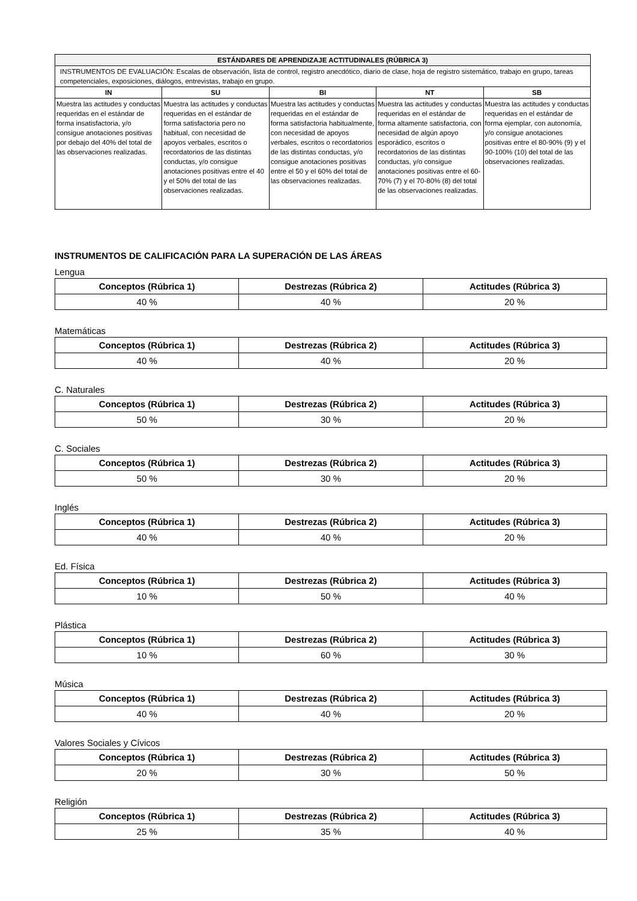| ESTÁNDARES DE APRENDIZAJE ACTITUDINALES (RÚBRICA 3) | | | | |
| --- | --- | --- | --- | --- |
| INSTRUMENTOS DE EVALUACIÓN: Escalas de observación, lista de control, registro anecdótico, diario de clase, hoja de registro sistemático, trabajo en grupo, tareas competenciales, exposiciones, diálogos, entrevistas, trabajo en grupo. | | | | |
| IN | SU | BI | NT | SB |
| Muestra las actitudes y conductas requeridas en el estándar de forma insatisfactoria, y/o consigue anotaciones positivas por debajo del 40% del total de las observaciones realizadas. | Muestra las actitudes y conductas requeridas en el estándar de forma satisfactoria pero no habitual, con necesidad de apoyos verbales, escritos o recordatorios de las distintas conductas, y/o consigue anotaciones positivas entre el 40 y el 50% del total de las observaciones realizadas. | Muestra las actitudes y conductas requeridas en el estándar de forma satisfactoria habitualmente, con necesidad de apoyos verbales, escritos o recordatorios de las distintas conductas, y/o consigue anotaciones positivas entre el 50 y el 60% del total de las observaciones realizadas. | Muestra las actitudes y conductas requeridas en el estándar de forma altamente satisfactoria, con necesidad de algún apoyo esporádico, escritos o recordatorios de las distintas conductas, y/o consigue anotaciones positivas entre el 60-70% (7) y el 70-80% (8) del total de las observaciones realizadas. | Muestra las actitudes y conductas requeridas en el estándar de forma ejemplar, con autonomía, y/o consigue anotaciones positivas entre el 80-90% (9) y el 90-100% (10) del total de las observaciones realizadas. |
INSTRUMENTOS DE CALIFICACIÓN PARA LA SUPERACIÓN DE LAS ÁREAS
Lengua
| Conceptos (Rúbrica 1) | Destrezas (Rúbrica 2) | Actitudes (Rúbrica 3) |
| --- | --- | --- |
| 40 % | 40 % | 20 % |
Matemáticas
| Conceptos (Rúbrica 1) | Destrezas (Rúbrica 2) | Actitudes (Rúbrica 3) |
| --- | --- | --- |
| 40 % | 40 % | 20 % |
C. Naturales
| Conceptos (Rúbrica 1) | Destrezas (Rúbrica 2) | Actitudes (Rúbrica 3) |
| --- | --- | --- |
| 50 % | 30 % | 20 % |
C. Sociales
| Conceptos (Rúbrica 1) | Destrezas (Rúbrica 2) | Actitudes (Rúbrica 3) |
| --- | --- | --- |
| 50 % | 30 % | 20 % |
Inglés
| Conceptos (Rúbrica 1) | Destrezas (Rúbrica 2) | Actitudes (Rúbrica 3) |
| --- | --- | --- |
| 40 % | 40 % | 20 % |
Ed. Física
| Conceptos (Rúbrica 1) | Destrezas (Rúbrica 2) | Actitudes (Rúbrica 3) |
| --- | --- | --- |
| 10 % | 50 % | 40 % |
Plástica
| Conceptos (Rúbrica 1) | Destrezas (Rúbrica 2) | Actitudes (Rúbrica 3) |
| --- | --- | --- |
| 10 % | 60 % | 30 % |
Música
| Conceptos (Rúbrica 1) | Destrezas (Rúbrica 2) | Actitudes (Rúbrica 3) |
| --- | --- | --- |
| 40 % | 40 % | 20 % |
Valores Sociales y Cívicos
| Conceptos (Rúbrica 1) | Destrezas (Rúbrica 2) | Actitudes (Rúbrica 3) |
| --- | --- | --- |
| 20 % | 30 % | 50 % |
Religión
| Conceptos (Rúbrica 1) | Destrezas (Rúbrica 2) | Actitudes (Rúbrica 3) |
| --- | --- | --- |
| 25 % | 35 % | 40 % |